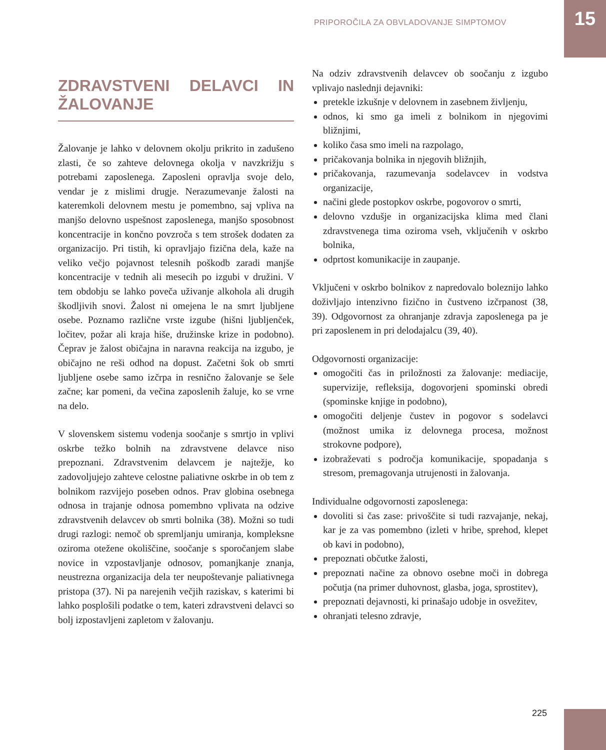PRIPOROČILA ZA OBVLADOVANJE SIMPTOMOV 15
ZDRAVSTVENI DELAVCI IN ŽALOVANJE
Žalovanje je lahko v delovnem okolju prikrito in zadušeno zlasti, če so zahteve delovnega okolja v navzkrižju s potrebami zaposlenega. Zaposleni opravlja svoje delo, vendar je z mislimi drugje. Nerazumevanje žalosti na kateremkoli delovnem mestu je pomembno, saj vpliva na manjšo delovno uspešnost zaposlenega, manjšo sposobnost koncentracije in končno povzroča s tem strošek dodaten za organizacijo. Pri tistih, ki opravljajo fizična dela, kaže na veliko večjo pojavnost telesnih poškodb zaradi manjše koncentracije v tednih ali mesecih po izgubi v družini. V tem obdobju se lahko poveča uživanje alkohola ali drugih škodljivih snovi. Žalost ni omejena le na smrt ljubljene osebe. Poznamo različne vrste izgube (hišni ljubljenček, ločitev, požar ali kraja hiše, družinske krize in podobno). Čeprav je žalost običajna in naravna reakcija na izgubo, je običajno ne reši odhod na dopust. Začetni šok ob smrti ljubljene osebe samo izčrpa in resnično žalovanje se šele začne; kar pomeni, da večina zaposlenih žaluje, ko se vrne na delo.
V slovenskem sistemu vodenja soočanje s smrtjo in vplivi oskrbe težko bolnih na zdravstvene delavce niso prepoznani. Zdravstvenim delavcem je najtežje, ko zadovoljujejo zahteve celostne paliativne oskrbe in ob tem z bolnikom razvijejo poseben odnos. Prav globina osebnega odnosa in trajanje odnosa pomembno vplivata na odzive zdravstvenih delavcev ob smrti bolnika (38). Možni so tudi drugi razlogi: nemoč ob spremljanju umiranja, kompleksne oziroma otežene okoliščine, soočanje s sporočanjem slabe novice in vzpostavljanje odnosov, pomanjkanje znanja, neustrezna organizacija dela ter neupoštevanje paliativnega pristopa (37). Ni pa narejenih večjih raziskav, s katerimi bi lahko posplošili podatke o tem, kateri zdravstveni delavci so bolj izpostavljeni zapletom v žalovanju.
Na odziv zdravstvenih delavcev ob soočanju z izgubo vplivajo naslednji dejavniki:
pretekle izkušnje v delovnem in zasebnem življenju,
odnos, ki smo ga imeli z bolnikom in njegovimi bližnjimi,
koliko časa smo imeli na razpolago,
pričakovanja bolnika in njegovih bližnjih,
pričakovanja, razumevanja sodelavcev in vodstva organizacije,
načini glede postopkov oskrbe, pogovorov o smrti,
delovno vzdušje in organizacijska klima med člani zdravstvenega tima oziroma vseh, vključenih v oskrbo bolnika,
odprtost komunikacije in zaupanje.
Vključeni v oskrbo bolnikov z napredovalo boleznijo lahko doživljajo intenzivno fizično in čustveno izčrpanost (38, 39). Odgovornost za ohranjanje zdravja zaposlenega pa je pri zaposlenem in pri delodajalcu (39, 40).
Odgovornosti organizacije:
omogočiti čas in priložnosti za žalovanje: mediacije, supervizije, refleksija, dogovorjeni spominski obredi (spominske knjige in podobno),
omogočiti deljenje čustev in pogovor s sodelavci (možnost umika iz delovnega procesa, možnost strokovne podpore),
izobraževati s področja komunikacije, spopadanja s stresom, premagovanja utrujenosti in žalovanja.
Individualne odgovornosti zaposlenega:
dovoliti si čas zase: privoščite si tudi razvajanje, nekaj, kar je za vas pomembno (izleti v hribe, sprehod, klepet ob kavi in podobno),
prepoznati občutke žalosti,
prepoznati načine za obnovo osebne moči in dobrega počutja (na primer duhovnost, glasba, joga, sprostitev),
prepoznati dejavnosti, ki prinašajo udobje in osvežitev,
ohranjati telesno zdravje,
225